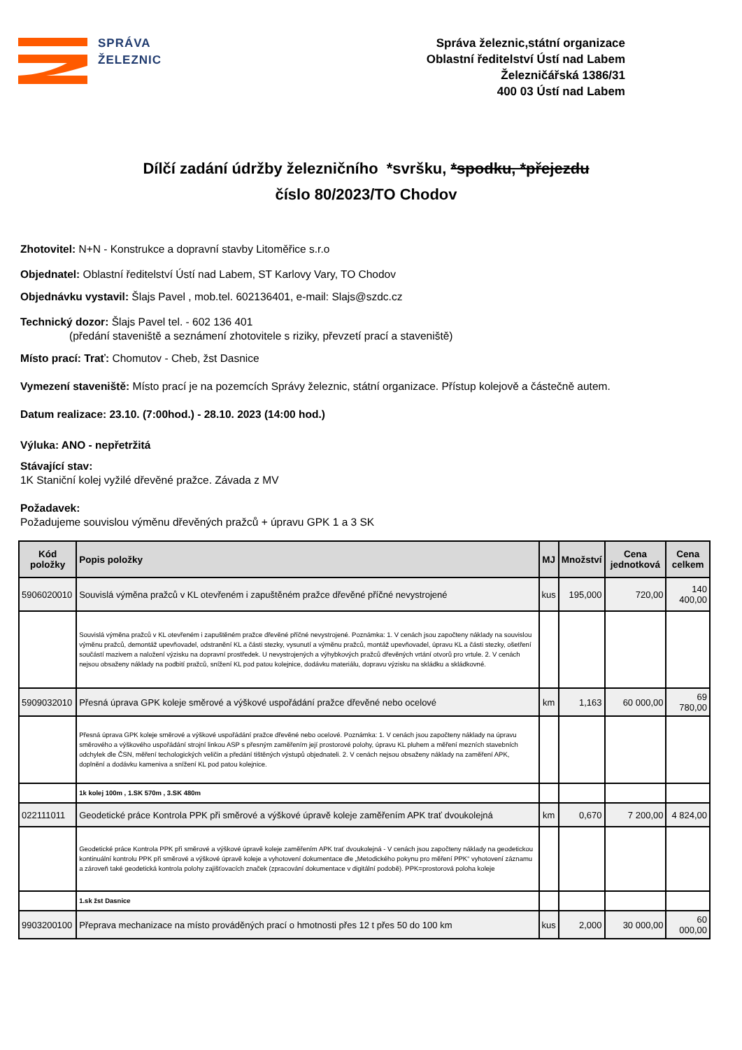SPRÁVA
ŽELEZNIC
Správa železnic,státní organizace
Oblastní ředitelství Ústí nad Labem
Železničářská 1386/31
400 03 Ústí nad Labem
Dílčí zadání údržby železničního *svršku, *spodku, *přejezdu
číslo 80/2023/TO Chodov
Zhotovitel: N+N - Konstrukce a dopravní stavby Litoměřice s.r.o
Objednatel: Oblastní ředitelství Ústí nad Labem, ST Karlovy Vary, TO Chodov
Objednávku vystavil: Šlajs Pavel , mob.tel. 602136401, e-mail: Slajs@szdc.cz
Technický dozor: Šlajs Pavel tel. - 602 136 401
(předání staveniště a seznámení zhotovitele s riziky, převzetí prací a staveniště)
Místo prací: Trať: Chomutov - Cheb, žst Dasnice
Vymezení staveniště: Místo prací je na pozemcích Správy železnic, státní organizace. Přístup kolejově a částečně autem.
Datum realizace: 23.10. (7:00hod.) - 28.10. 2023 (14:00 hod.)
Výluka: ANO - nepřetržitá
Stávající stav:
1K Staniční kolej vyžilé dřevěné pražce. Závada z MV
Požadavek:
Požadujeme souvislou výměnu dřevěných pražců + úpravu GPK 1 a 3 SK
| Kód položky | Popis položky | MJ | Množství | Cena jednotková | Cena celkem |
| --- | --- | --- | --- | --- | --- |
| 5906020010 | Souvislá výměna pražců v KL otevřeném i zapuštěném pražce dřevěné příčné nevystrojené | kus | 195,000 | 720,00 | 140 400,00 |
| | Souvislá výměna pražců v KL otevřeném i zapuštěném pražce dřevěné příčné nevystrojené. Poznámka: 1. V cenách jsou započteny náklady na souvislou výměnu pražců, demontáž upevňovadel, odstranění KL a části stezky, vysunutí a výměnu pražců, montáž upevňovadel, úpravu KL a části stezky, ošetření součástí mazivem a naložení výzisku na dopravní prostředek. U nevystrojených a výhybkových pražců dřevěných vrtání otvorů pro vrtule. 2. V cenách nejsou obsaženy náklady na podbití pražců, snížení KL pod patou kolejnice, dodávku materiálu, dopravu výzisku na skládku a skládkovné. | | | | |
| 5909032010 | Přesná úprava GPK koleje směrové a výškové uspořádání pražce dřevěné nebo ocelové | km | 1,163 | 60 000,00 | 69 780,00 |
| | Přesná úprava GPK koleje směrové a výškové uspořádání pražce dřevěné nebo ocelové. Poznámka: 1. V cenách jsou započteny náklady na úpravu směrového a výškového uspořádání strojní linkou ASP s přesným zaměřením její prostorové polohy, úpravu KL pluhem a měření mezních stavebních odchylek dle ČSN, měření techologických veličin a předání tištěných výstupů objednateli. 2. V cenách nejsou obsaženy náklady na zaměření APK, doplnění a dodávku kameniva a snížení KL pod patou kolejnice. | | | | |
| | 1k kolej 100m , 1.SK 570m , 3.SK 480m | | | | |
| 022111011 | Geodetické práce Kontrola PPK při směrové a výškové úpravě koleje zaměřením APK trať dvoukolejná | km | 0,670 | 7 200,00 | 4 824,00 |
| | Geodetické práce Kontrola PPK při směrové a výškové úpravě koleje zaměřením APK trať dvoukolejná - V cenách jsou započteny náklady na geodetickou kontinuální kontrolu PPK při směrové a výškové úpravě koleje a vyhotovení dokumentace dle „Metodického pokynu pro měření PPK“ vyhotovení záznamu a zároveň také geodetická kontrola polohy zajišťovacích značek (zpracování dokumentace v digitální podobě). PPK=prostorová poloha koleje | | | | |
| | 1.sk žst Dasnice | | | | |
| 9903200100 | Přeprava mechanizace na místo prováděných prací o hmotnosti přes 12 t přes 50 do 100 km | kus | 2,000 | 30 000,00 | 60 000,00 |